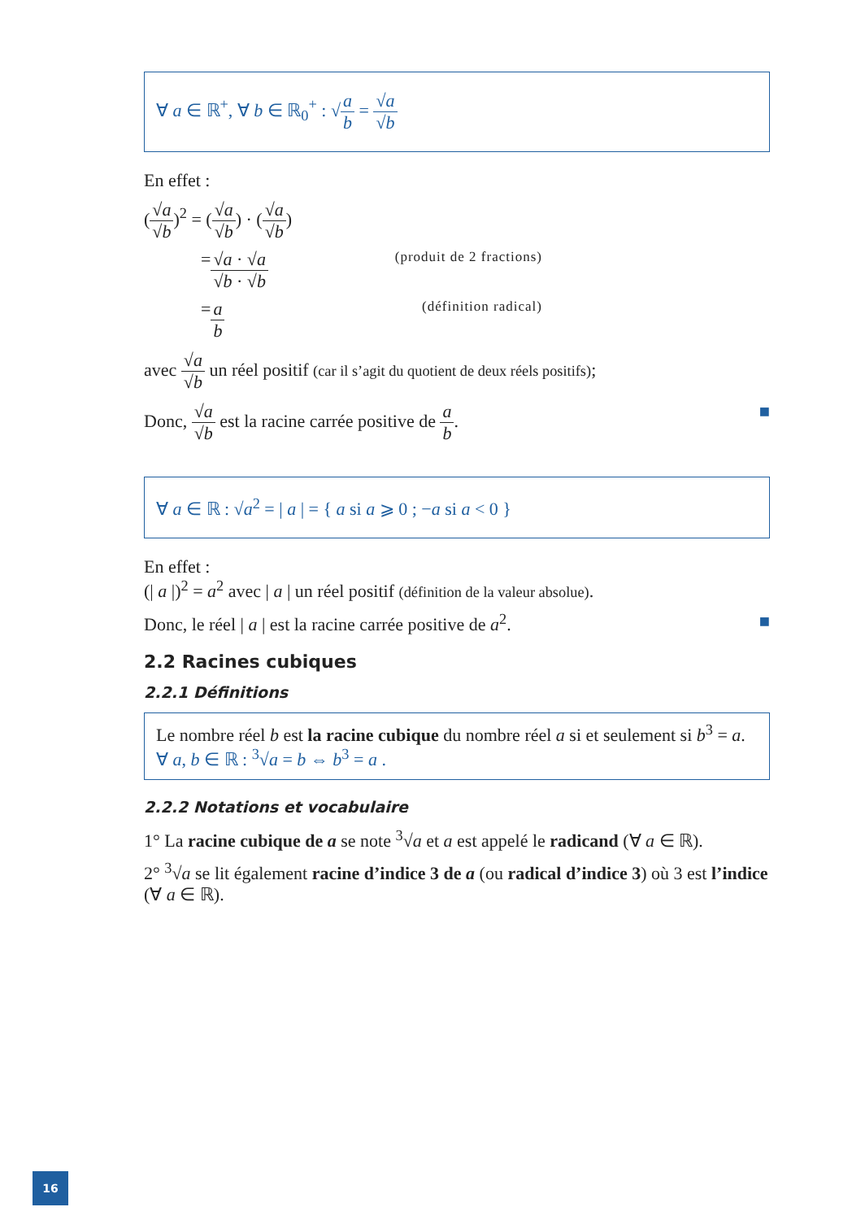∀ a ∈ ℝ<sup>+</sup>, ∀ b ∈ ℝ<sub>0</sub><sup>+</sup> : √a b = √a √b
En effet :
(√a √b)<sup>2</sup> = (√a √b) · (√a √b)
= √a · √a √b · √b (produit de 2 fractions)
= a b (définition radical)
avec √a √b un réel positif (car il s’agit du quotient de deux réels positifs);
Donc, √a √b est la racine carrée positive de a b. ■
∀ a ∈ ℝ : √a<sup>2</sup> = | a | = { a si a ⩾ 0 ; −a si a < 0 }
En effet :
(| a |)<sup>2</sup> = a<sup>2</sup> avec | a | un réel positif (définition de la valeur absolue).
Donc, le réel | a | est la racine carrée positive de a<sup>2</sup>. ■
2.2 Racines cubiques
2.2.1 Définitions
Le nombre réel b est la racine cubique du nombre réel a si et seulement si b<sup>3</sup> = a.
∀ a, b ∈ ℝ : <sup>3</sup>√a = b ⇔ b<sup>3</sup> = a .
2.2.2 Notations et vocabulaire
1° La racine cubique de a se note <sup>3</sup>√a et a est appelé le radicand (∀ a ∈ ℝ).
2° <sup>3</sup>√a se lit également racine d’indice 3 de a (ou radical d’indice 3) où 3 est l’indice (∀ a ∈ ℝ).
16